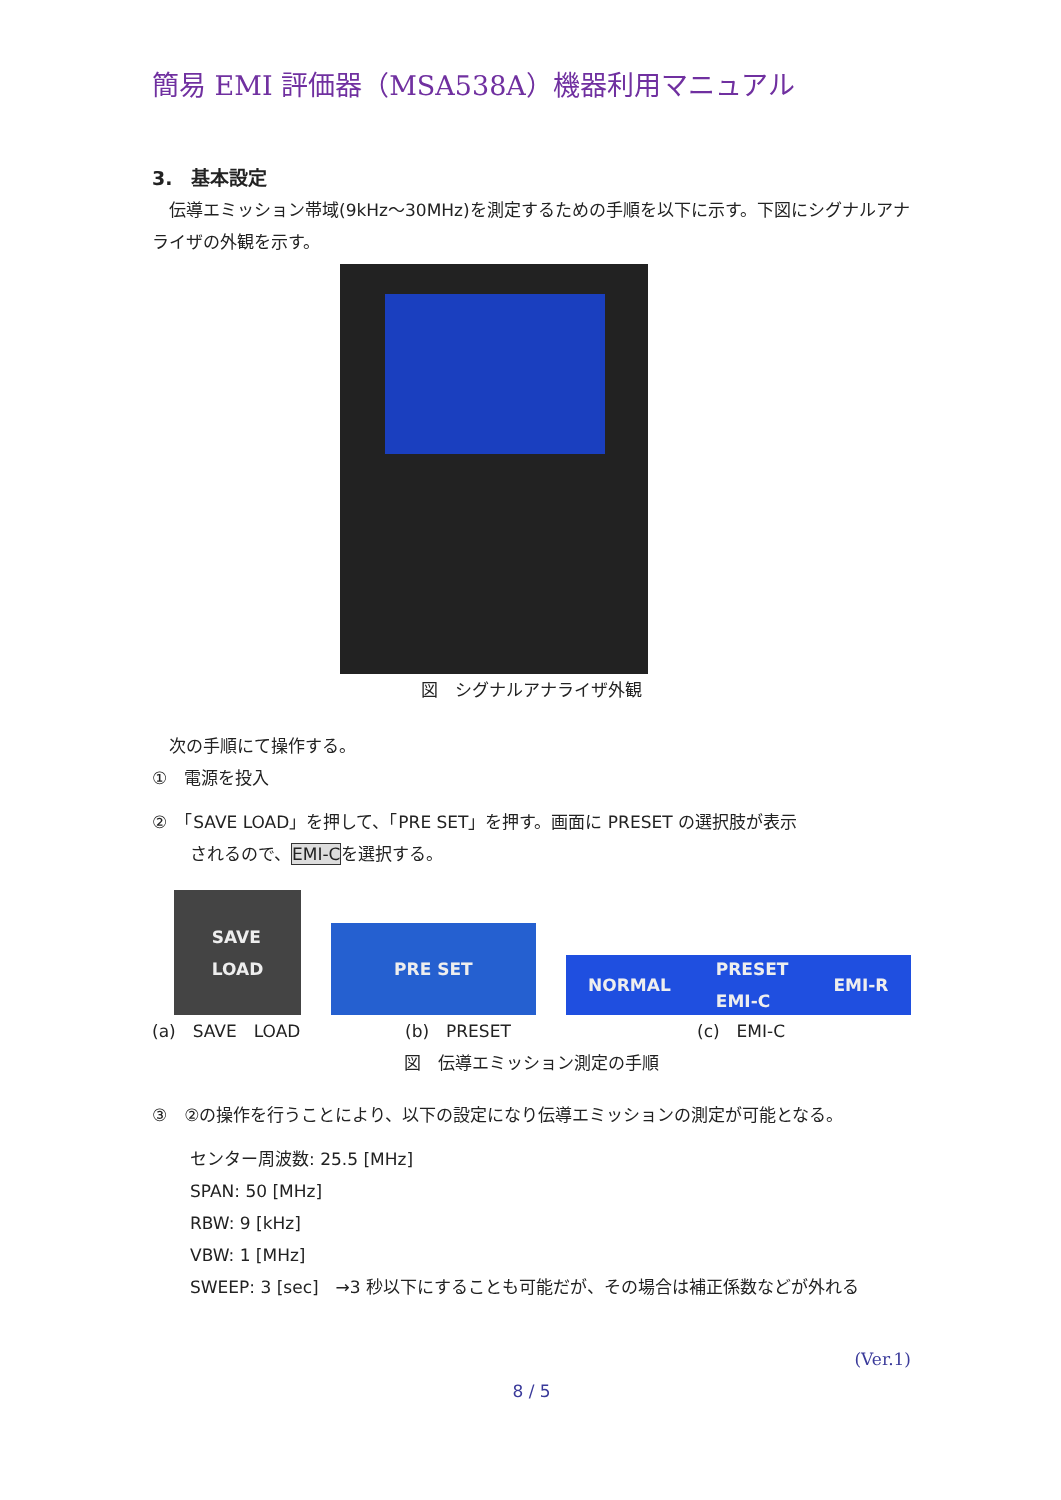簡易 EMI 評価器（MSA538A）機器利用マニュアル
3.　基本設定
　伝導エミッション帯域(9kHz～30MHz)を測定するための手順を以下に示す。下図にシグナルアナライザの外観を示す。
図　シグナルアナライザ外観
　次の手順にて操作する。
①　電源を投入
②　「SAVE LOAD」を押して、「PRE SET」を押す。画面に PRESET の選択肢が表示
されるので、EMI-Cを選択する。
SAVE
LOAD
PRE SET
NORMAL PRESET
EMI-C EMI-R
(a)　SAVE　LOAD (b)　PRESET (c)　EMI-C
図　伝導エミッション測定の手順
③　②の操作を行うことにより、以下の設定になり伝導エミッションの測定が可能となる。
センター周波数: 25.5 [MHz]
SPAN: 50 [MHz]
RBW: 9 [kHz]
VBW: 1 [MHz]
SWEEP: 3 [sec]　→3 秒以下にすることも可能だが、その場合は補正係数などが外れる
(Ver.1)
8 / 5